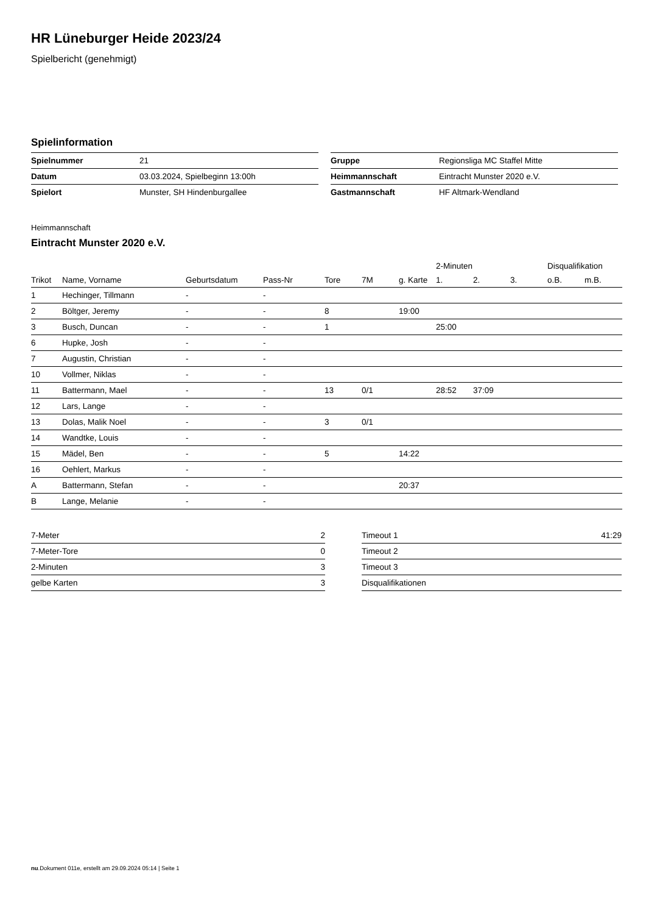HR Lüneburger Heide 2023/24
Spielbericht (genehmigt)
Spielinformation
| Spielnummer | 21 |
| Datum | 03.03.2024, Spielbeginn 13:00h |
| Spielort | Munster, SH Hindenburgallee |
| Gruppe | Regionsliga MC Staffel Mitte |
| Heimmannschaft | Eintracht Munster 2020 e.V. |
| Gastmannschaft | HF Altmark-Wendland |
Heimmannschaft
Eintracht Munster 2020 e.V.
| | | | | | | | 2-Minuten | | | Disqualifikation | |
| --- | --- | --- | --- | --- | --- | --- | --- | --- | --- | --- | --- |
| Trikot | Name, Vorname | Geburtsdatum | Pass-Nr | Tore | 7M | g. Karte | 1. | 2. | 3. | o.B. | m.B. |
| 1 | Hechinger, Tillmann | - | - | | | | | | | | |
| 2 | Böltger, Jeremy | - | - | 8 | | 19:00 | | | | | |
| 3 | Busch, Duncan | - | - | 1 | | | 25:00 | | | | |
| 6 | Hupke, Josh | - | - | | | | | | | | |
| 7 | Augustin, Christian | - | - | | | | | | | | |
| 10 | Vollmer, Niklas | - | - | | | | | | | | |
| 11 | Battermann, Mael | - | - | 13 | 0/1 | | 28:52 | 37:09 | | | |
| 12 | Lars, Lange | - | - | | | | | | | | |
| 13 | Dolas, Malik Noel | - | - | 3 | 0/1 | | | | | | |
| 14 | Wandtke, Louis | - | - | | | | | | | | |
| 15 | Mädel, Ben | - | - | 5 | | 14:22 | | | | | |
| 16 | Oehlert, Markus | - | - | | | | | | | | |
| A | Battermann, Stefan | - | - | | | 20:37 | | | | | |
| B | Lange, Melanie | - | - | | | | | | | | |
| 7-Meter | 2 |
| 7-Meter-Tore | 0 |
| 2-Minuten | 3 |
| gelbe Karten | 3 |
| Timeout 1 | 41:29 |
| Timeout 2 | |
| Timeout 3 | |
| Disqualifikationen | |
nu.Dokument 011e, erstellt am 29.09.2024 05:14 | Seite 1